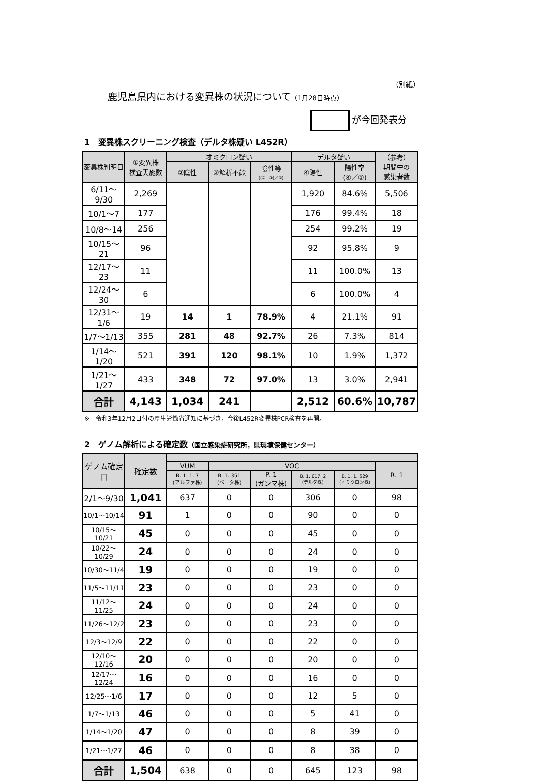（別紙）
鹿児島県内における変異株の状況について（1月28日時点）
が今回発表分
1　変異株スクリーニング検査（デルタ株疑い L452R）
| 変異株判明日 | ①変異株 検査実施数 | オミクロン疑い | | | デルタ疑い | | （参考） 期間中の 感染者数 |
| --- | --- | --- | --- | --- | --- | --- | --- |
| | | ②陰性 | ③解析不能 | 陰性等 ((②+③)／①) | ④陽性 | 陽性率 (④／①) | |
| 6/11～9/30 | 2,269 | | | | 1,920 | 84.6% | 5,506 |
| 10/1～7 | 177 | | | | 176 | 99.4% | 18 |
| 10/8～14 | 256 | | | | 254 | 99.2% | 19 |
| 10/15～21 | 96 | | | | 92 | 95.8% | 9 |
| 12/17～23 | 11 | | | | 11 | 100.0% | 13 |
| 12/24～30 | 6 | | | | 6 | 100.0% | 4 |
| 12/31～1/6 | 19 | 14 | 1 | 78.9% | 4 | 21.1% | 91 |
| 1/7～1/13 | 355 | 281 | 48 | 92.7% | 26 | 7.3% | 814 |
| 1/14～1/20 | 521 | 391 | 120 | 98.1% | 10 | 1.9% | 1,372 |
| 1/21～1/27 | 433 | 348 | 72 | 97.0% | 13 | 3.0% | 2,941 |
| 合計 | 4,143 | 1,034 | 241 | | 2,512 | 60.6% | 10,787 |
※　令和3年12月2日付の厚生労働省通知に基づき，今後L452R変異株PCR検査を再開。
2　ゲノム解析による確定数（国立感染症研究所，県環境保健センター）
| ゲノム確定日 | 確定数 | | | | | | |
| --- | --- | --- | --- | --- | --- | --- | --- |
| | | VUM | VOC | | | | R. 1 |
| | | B. 1. 1. 7 (アルファ株) | B. 1. 351 (ベータ株) | P. 1 (ガンマ株) | B. 1. 617. 2 (デルタ株) | B. 1. 1. 529 (オミクロン株) | |
| 2/1～9/30 | 1,041 | 637 | 0 | 0 | 306 | 0 | 98 |
| 10/1～10/14 | 91 | 1 | 0 | 0 | 90 | 0 | 0 |
| 10/15～10/21 | 45 | 0 | 0 | 0 | 45 | 0 | 0 |
| 10/22～10/29 | 24 | 0 | 0 | 0 | 24 | 0 | 0 |
| 10/30～11/4 | 19 | 0 | 0 | 0 | 19 | 0 | 0 |
| 11/5～11/11 | 23 | 0 | 0 | 0 | 23 | 0 | 0 |
| 11/12～11/25 | 24 | 0 | 0 | 0 | 24 | 0 | 0 |
| 11/26～12/2 | 23 | 0 | 0 | 0 | 23 | 0 | 0 |
| 12/3～12/9 | 22 | 0 | 0 | 0 | 22 | 0 | 0 |
| 12/10～12/16 | 20 | 0 | 0 | 0 | 20 | 0 | 0 |
| 12/17～12/24 | 16 | 0 | 0 | 0 | 16 | 0 | 0 |
| 12/25～1/6 | 17 | 0 | 0 | 0 | 12 | 5 | 0 |
| 1/7～1/13 | 46 | 0 | 0 | 0 | 5 | 41 | 0 |
| 1/14～1/20 | 47 | 0 | 0 | 0 | 8 | 39 | 0 |
| 1/21～1/27 | 46 | 0 | 0 | 0 | 8 | 38 | 0 |
| 合計 | 1,504 | 638 | 0 | 0 | 645 | 123 | 98 |